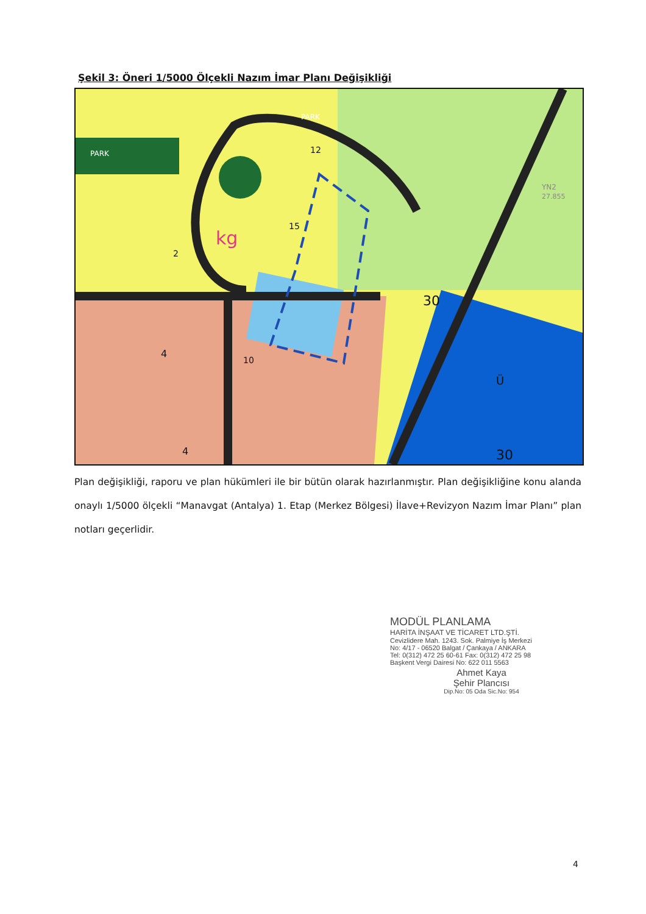Şekil 3: Öneri 1/5000 Ölçekli Nazım İmar Planı Değişikliği
kg
PARK
PARK
YN2
27.855
30
Ü
30
4
4
2
15
12
10
Plan değişikliği, raporu ve plan hükümleri ile bir bütün olarak hazırlanmıştır. Plan değişikliğine konu alanda onaylı 1/5000 ölçekli “Manavgat (Antalya) 1. Etap (Merkez Bölgesi) İlave+Revizyon Nazım İmar Planı” plan notları geçerlidir.
MODÜL PLANLAMA
HARİTA İNŞAAT VE TİCARET LTD.ŞTİ.
Cevizlidere Mah. 1243. Sok. Palmiye İş Merkezi
No: 4/17 - 06520 Balgat / Çankaya / ANKARA
Tel: 0(312) 472 25 60-61 Fax: 0(312) 472 25 98
Başkent Vergi Dairesi No: 622 011 5563
Ahmet Kaya
Şehir Plancısı
Dip.No: 05 Oda Sic.No: 954
4